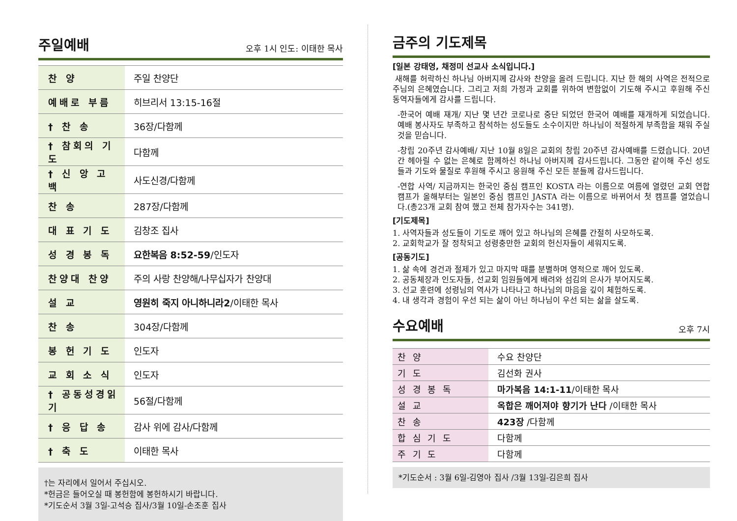주일예배
오후 1시 인도: 이태한 목사
| 찬 양 | 주일 찬양단 |
| 예배로 부름 | 히브리서 13:15-16절 |
| † 찬 송 | 36장/다함께 |
| † 참회의 기도 | 다함께 |
| † 신 앙 고 백 | 사도신경/다함께 |
| 찬 송 | 287장/다함께 |
| 대 표 기 도 | 김창조 집사 |
| 성 경 봉 독 | 요한복음 8:52-59 /인도자 |
| 찬양대 찬양 | 주의 사랑 찬양해/나무십자가 찬양대 |
| 설 교 | 영원히 죽지 아니하니라2 /이태한 목사 |
| 찬 송 | 304장/다함께 |
| 봉 헌 기 도 | 인도자 |
| 교 회 소 식 | 인도자 |
| † 공동성경읽기 | 56절/다함께 |
| † 응 답 송 | 감사 위에 감사/다함께 |
| † 축 도 | 이태한 목사 |
†는 자리에서 일어서 주십시오.
*헌금은 들어오실 때 봉헌함에 봉헌하시기 바랍니다.
*기도순서 3월 3일-고석승 집사/3월 10일-손조훈 집사
금주의 기도제목
[일본 강태영, 채정미 선교사 소식입니다.]
새해를 허락하신 하나님 아버지께 감사와 찬양을 올려 드립니다. 지난 한 해의 사역은 전적으로 주님의 은혜였습니다. 그리고 저희 가정과 교회를 위하여 변함없이 기도해 주시고 후원해 주신 동역자들에게 감사를 드립니다.
-한국어 예배 재개/ 지난 몇 년간 코로나로 중단 되었던 한국어 예배를 재개하게 되었습니다. 예배 봉사자도 부족하고 참석하는 성도들도 소수이지만 하나님이 적절하게 부족함을 채워 주실 것을 믿습니다.
-창립 20주년 감사예배/ 지난 10월 8일은 교회의 창립 20주년 감사예배를 드렸습니다. 20년간 헤아릴 수 없는 은혜로 함께하신 하나님 아버지께 감사드립니다. 그동안 같이해 주신 성도들과 기도와 물질로 후원해 주시고 응원해 주신 모든 분들께 감사드립니다.
-연합 사역/ 지금까지는 한국인 중심 캠프인 KOSTA 라는 이름으로 여름에 열렸던 교회 연합 캠프가 올해부터는 일본인 중심 캠프인 JASTA 라는 이름으로 바뀌어서 첫 캠프를 열었습니다.(총23개 교회 참여 했고 전체 참가자수는 341명).
[기도제목]
1. 사역자들과 성도들이 기도로 깨어 있고 하나님의 은혜를 간절히 사모하도록.
2. 교회학교가 잘 정착되고 성령충만한 교회의 헌신자들이 세워지도록.
[공동기도]
1. 삶 속에 경건과 절제가 있고 마지막 때를 분별하며 영적으로 깨어 있도록.
2. 공동체장과 인도자들, 선교회 임원들에게 배려와 섬김의 은사가 부어지도록.
3. 선교 훈련에 성령님의 역사가 나타나고 하나님의 마음을 깊이 체험하도록.
4. 내 생각과 경험이 우선 되는 삶이 아닌 하나님이 우선 되는 삶을 살도록.
수요예배
오후 7시
| 찬 양 | 수요 찬양단 |
| 기 도 | 김선화 권사 |
| 성 경 봉 독 | 마가복음 14:1-11 /이태한 목사 |
| 설 교 | 옥합은 깨어져야 향기가 난다 /이태한 목사 |
| 찬 송 | 423장 /다함께 |
| 합 심 기 도 | 다함께 |
| 주 기 도 | 다함께 |
*기도순서 : 3월 6일-김영아 집사 /3월 13일-김은희 집사